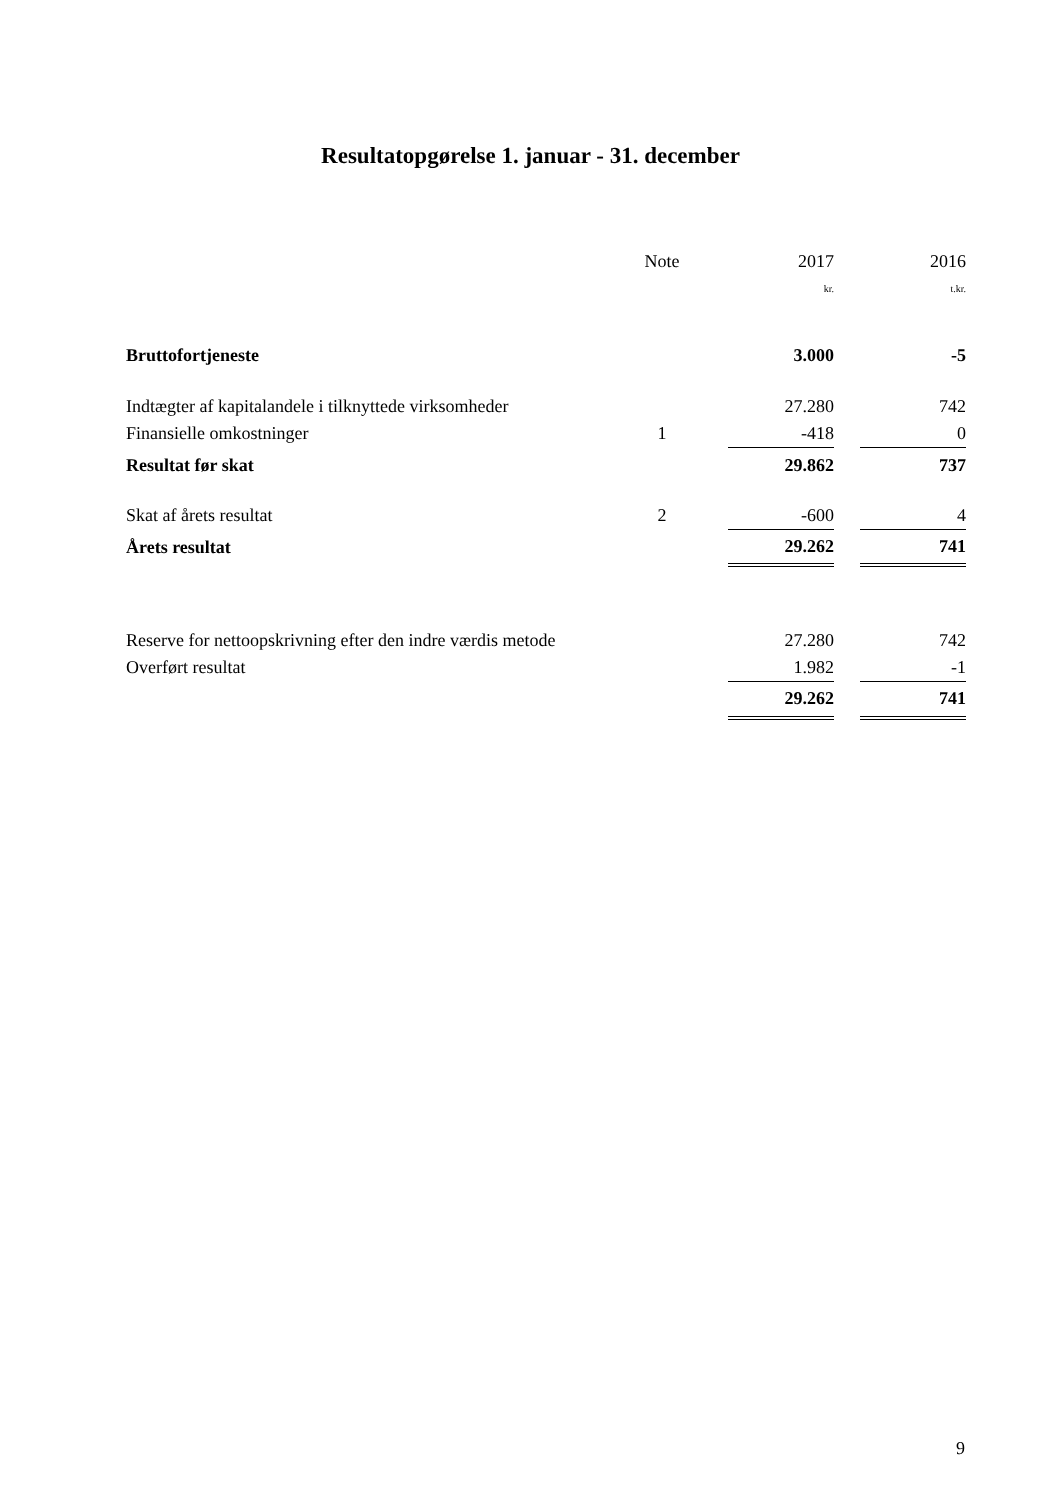Resultatopgørelse 1. januar - 31. december
| | Note | | 2017 | | 2016 |
| --- | --- | --- | --- | --- | --- |
| | | | kr. | | t.kr. |
| Bruttofortjeneste | | | 3.000 | | -5 |
| Indtægter af kapitalandele i tilknyttede virksomheder | | | 27.280 | | 742 |
| Finansielle omkostninger | 1 | | -418 | | 0 |
| Resultat før skat | | | 29.862 | | 737 |
| Skat af årets resultat | 2 | | -600 | | 4 |
| Årets resultat | | | 29.262 | | 741 |
| Reserve for nettoopskrivning efter den indre værdis metode | | | 27.280 | | 742 |
| Overført resultat | | | 1.982 | | -1 |
| | | | 29.262 | | 741 |
9